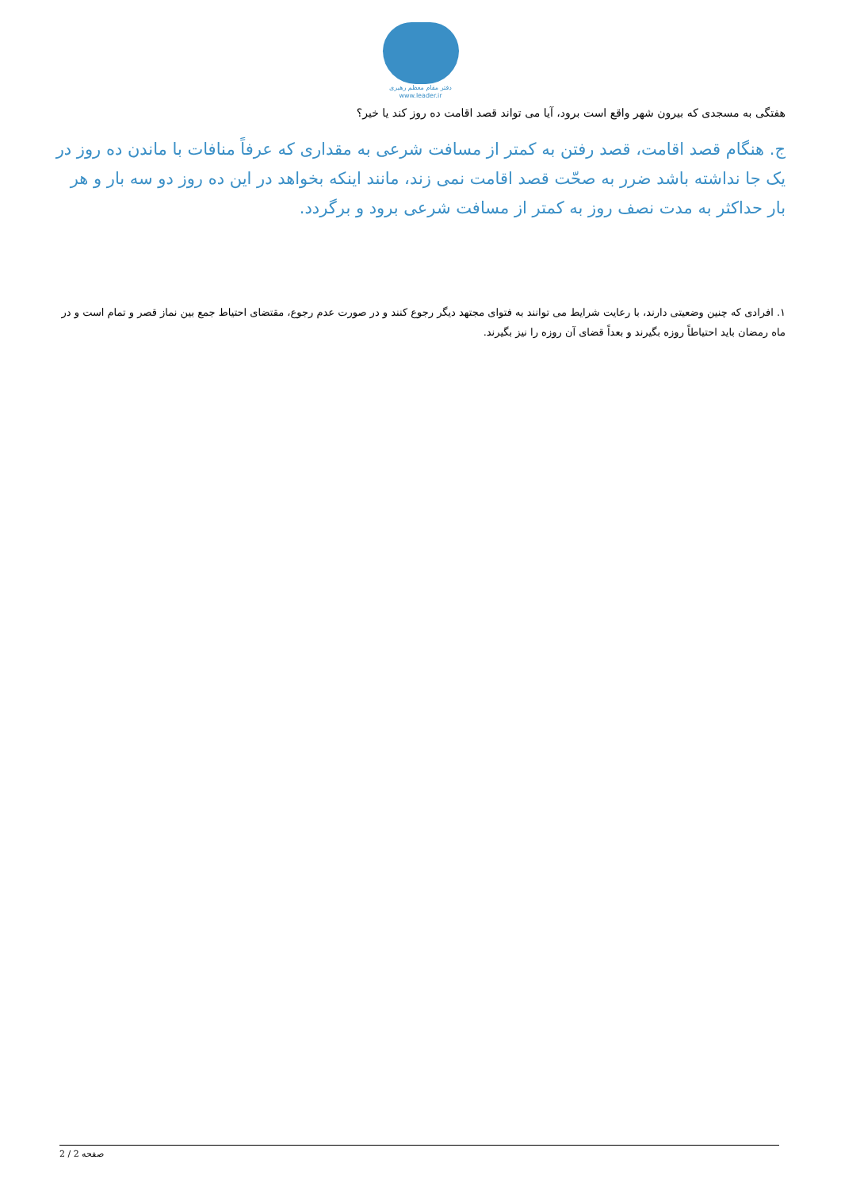دفتر مقام معظم رهبری
www.leader.ir
هفتگی به مسجدی که بیرون شهر واقع است برود، آیا می تواند قصد اقامت ده روز کند یا خیر؟
ج. هنگام قصد اقامت، قصد رفتن به کمتر از مسافت شرعی به مقداری که عرفاً منافات با ماندن ده روز در یک جا نداشته باشد ضرر به صحّت قصد اقامت نمی زند، مانند اینکه بخواهد در این ده روز دو سه بار و هر بار حداکثر به مدت نصف روز به کمتر از مسافت شرعی برود و برگردد.
۱. افرادی که چنین وضعیتی دارند، با رعایت شرایط می توانند به فتوای مجتهد دیگر رجوع کنند و در صورت عدم رجوع، مقتضای احتیاط جمع بین نماز قصر و تمام است و در ماه رمضان باید احتیاطاً روزه بگیرند و بعداً قضای آن روزه را نیز بگیرند.
صفحه 2 / 2